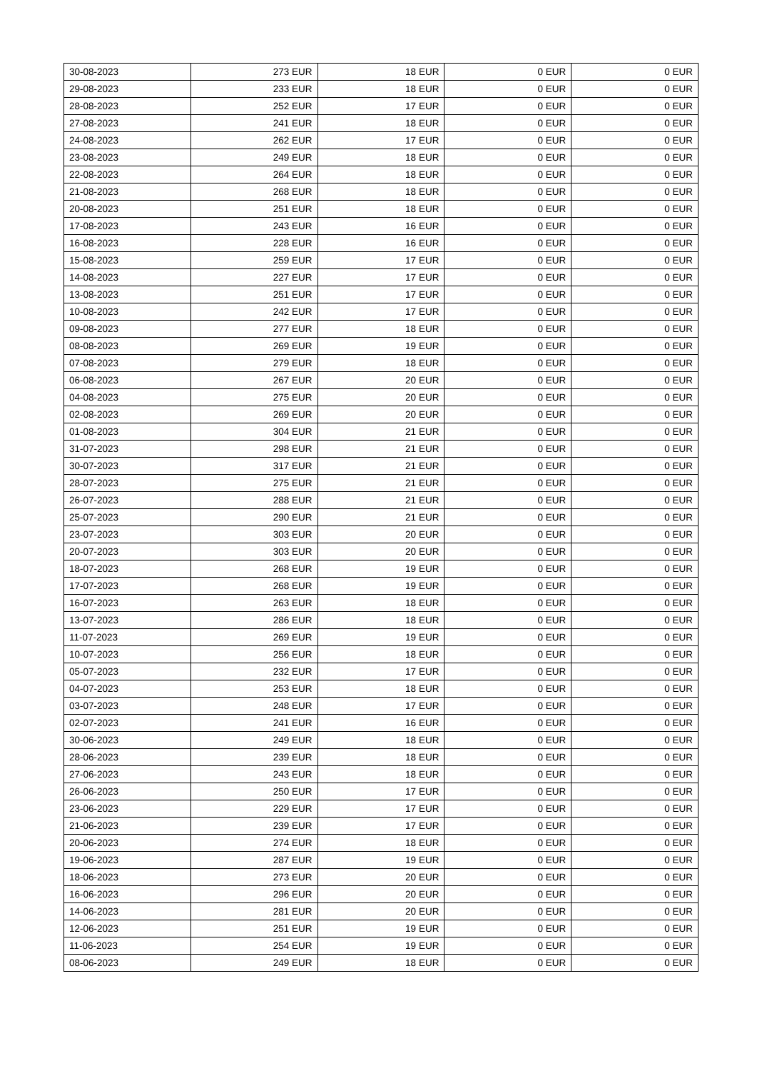| 30-08-2023 | 273 EUR | 18 EUR | 0 EUR | 0 EUR |
| 29-08-2023 | 233 EUR | 18 EUR | 0 EUR | 0 EUR |
| 28-08-2023 | 252 EUR | 17 EUR | 0 EUR | 0 EUR |
| 27-08-2023 | 241 EUR | 18 EUR | 0 EUR | 0 EUR |
| 24-08-2023 | 262 EUR | 17 EUR | 0 EUR | 0 EUR |
| 23-08-2023 | 249 EUR | 18 EUR | 0 EUR | 0 EUR |
| 22-08-2023 | 264 EUR | 18 EUR | 0 EUR | 0 EUR |
| 21-08-2023 | 268 EUR | 18 EUR | 0 EUR | 0 EUR |
| 20-08-2023 | 251 EUR | 18 EUR | 0 EUR | 0 EUR |
| 17-08-2023 | 243 EUR | 16 EUR | 0 EUR | 0 EUR |
| 16-08-2023 | 228 EUR | 16 EUR | 0 EUR | 0 EUR |
| 15-08-2023 | 259 EUR | 17 EUR | 0 EUR | 0 EUR |
| 14-08-2023 | 227 EUR | 17 EUR | 0 EUR | 0 EUR |
| 13-08-2023 | 251 EUR | 17 EUR | 0 EUR | 0 EUR |
| 10-08-2023 | 242 EUR | 17 EUR | 0 EUR | 0 EUR |
| 09-08-2023 | 277 EUR | 18 EUR | 0 EUR | 0 EUR |
| 08-08-2023 | 269 EUR | 19 EUR | 0 EUR | 0 EUR |
| 07-08-2023 | 279 EUR | 18 EUR | 0 EUR | 0 EUR |
| 06-08-2023 | 267 EUR | 20 EUR | 0 EUR | 0 EUR |
| 04-08-2023 | 275 EUR | 20 EUR | 0 EUR | 0 EUR |
| 02-08-2023 | 269 EUR | 20 EUR | 0 EUR | 0 EUR |
| 01-08-2023 | 304 EUR | 21 EUR | 0 EUR | 0 EUR |
| 31-07-2023 | 298 EUR | 21 EUR | 0 EUR | 0 EUR |
| 30-07-2023 | 317 EUR | 21 EUR | 0 EUR | 0 EUR |
| 28-07-2023 | 275 EUR | 21 EUR | 0 EUR | 0 EUR |
| 26-07-2023 | 288 EUR | 21 EUR | 0 EUR | 0 EUR |
| 25-07-2023 | 290 EUR | 21 EUR | 0 EUR | 0 EUR |
| 23-07-2023 | 303 EUR | 20 EUR | 0 EUR | 0 EUR |
| 20-07-2023 | 303 EUR | 20 EUR | 0 EUR | 0 EUR |
| 18-07-2023 | 268 EUR | 19 EUR | 0 EUR | 0 EUR |
| 17-07-2023 | 268 EUR | 19 EUR | 0 EUR | 0 EUR |
| 16-07-2023 | 263 EUR | 18 EUR | 0 EUR | 0 EUR |
| 13-07-2023 | 286 EUR | 18 EUR | 0 EUR | 0 EUR |
| 11-07-2023 | 269 EUR | 19 EUR | 0 EUR | 0 EUR |
| 10-07-2023 | 256 EUR | 18 EUR | 0 EUR | 0 EUR |
| 05-07-2023 | 232 EUR | 17 EUR | 0 EUR | 0 EUR |
| 04-07-2023 | 253 EUR | 18 EUR | 0 EUR | 0 EUR |
| 03-07-2023 | 248 EUR | 17 EUR | 0 EUR | 0 EUR |
| 02-07-2023 | 241 EUR | 16 EUR | 0 EUR | 0 EUR |
| 30-06-2023 | 249 EUR | 18 EUR | 0 EUR | 0 EUR |
| 28-06-2023 | 239 EUR | 18 EUR | 0 EUR | 0 EUR |
| 27-06-2023 | 243 EUR | 18 EUR | 0 EUR | 0 EUR |
| 26-06-2023 | 250 EUR | 17 EUR | 0 EUR | 0 EUR |
| 23-06-2023 | 229 EUR | 17 EUR | 0 EUR | 0 EUR |
| 21-06-2023 | 239 EUR | 17 EUR | 0 EUR | 0 EUR |
| 20-06-2023 | 274 EUR | 18 EUR | 0 EUR | 0 EUR |
| 19-06-2023 | 287 EUR | 19 EUR | 0 EUR | 0 EUR |
| 18-06-2023 | 273 EUR | 20 EUR | 0 EUR | 0 EUR |
| 16-06-2023 | 296 EUR | 20 EUR | 0 EUR | 0 EUR |
| 14-06-2023 | 281 EUR | 20 EUR | 0 EUR | 0 EUR |
| 12-06-2023 | 251 EUR | 19 EUR | 0 EUR | 0 EUR |
| 11-06-2023 | 254 EUR | 19 EUR | 0 EUR | 0 EUR |
| 08-06-2023 | 249 EUR | 18 EUR | 0 EUR | 0 EUR |